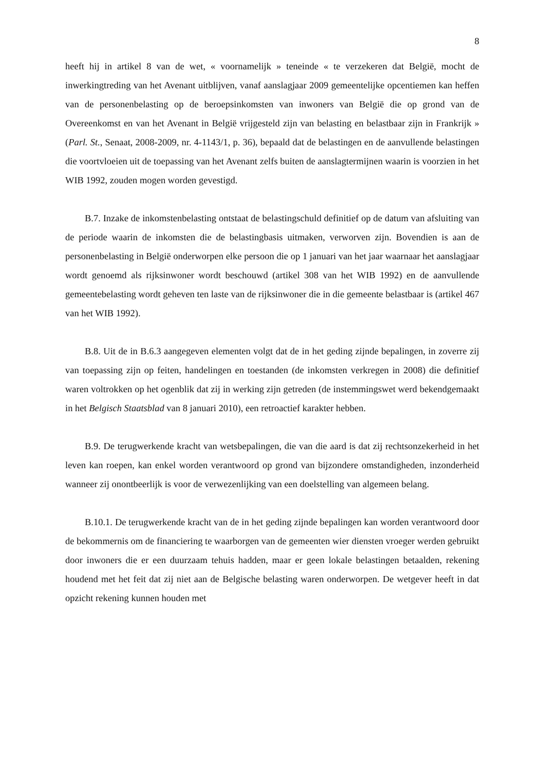8
heeft hij in artikel 8 van de wet, « voornamelijk » teneinde « te verzekeren dat België, mocht de inwerkingtreding van het Avenant uitblijven, vanaf aanslagjaar 2009 gemeentelijke opcentiemen kan heffen van de personenbelasting op de beroepsinkomsten van inwoners van België die op grond van de Overeenkomst en van het Avenant in België vrijgesteld zijn van belasting en belastbaar zijn in Frankrijk » (Parl. St., Senaat, 2008-2009, nr. 4-1143/1, p. 36), bepaald dat de belastingen en de aanvullende belastingen die voortvloeien uit de toepassing van het Avenant zelfs buiten de aanslagtermijnen waarin is voorzien in het WIB 1992, zouden mogen worden gevestigd.
B.7. Inzake de inkomstenbelasting ontstaat de belastingschuld definitief op de datum van afsluiting van de periode waarin de inkomsten die de belastingbasis uitmaken, verworven zijn. Bovendien is aan de personenbelasting in België onderworpen elke persoon die op 1 januari van het jaar waarnaar het aanslagjaar wordt genoemd als rijksinwoner wordt beschouwd (artikel 308 van het WIB 1992) en de aanvullende gemeentebelasting wordt geheven ten laste van de rijksinwoner die in die gemeente belastbaar is (artikel 467 van het WIB 1992).
B.8. Uit de in B.6.3 aangegeven elementen volgt dat de in het geding zijnde bepalingen, in zoverre zij van toepassing zijn op feiten, handelingen en toestanden (de inkomsten verkregen in 2008) die definitief waren voltrokken op het ogenblik dat zij in werking zijn getreden (de instemmingswet werd bekendgemaakt in het Belgisch Staatsblad van 8 januari 2010), een retroactief karakter hebben.
B.9. De terugwerkende kracht van wetsbepalingen, die van die aard is dat zij rechtsonzekerheid in het leven kan roepen, kan enkel worden verantwoord op grond van bijzondere omstandigheden, inzonderheid wanneer zij onontbeerlijk is voor de verwezenlijking van een doelstelling van algemeen belang.
B.10.1. De terugwerkende kracht van de in het geding zijnde bepalingen kan worden verantwoord door de bekommernis om de financiering te waarborgen van de gemeenten wier diensten vroeger werden gebruikt door inwoners die er een duurzaam tehuis hadden, maar er geen lokale belastingen betaalden, rekening houdend met het feit dat zij niet aan de Belgische belasting waren onderworpen. De wetgever heeft in dat opzicht rekening kunnen houden met